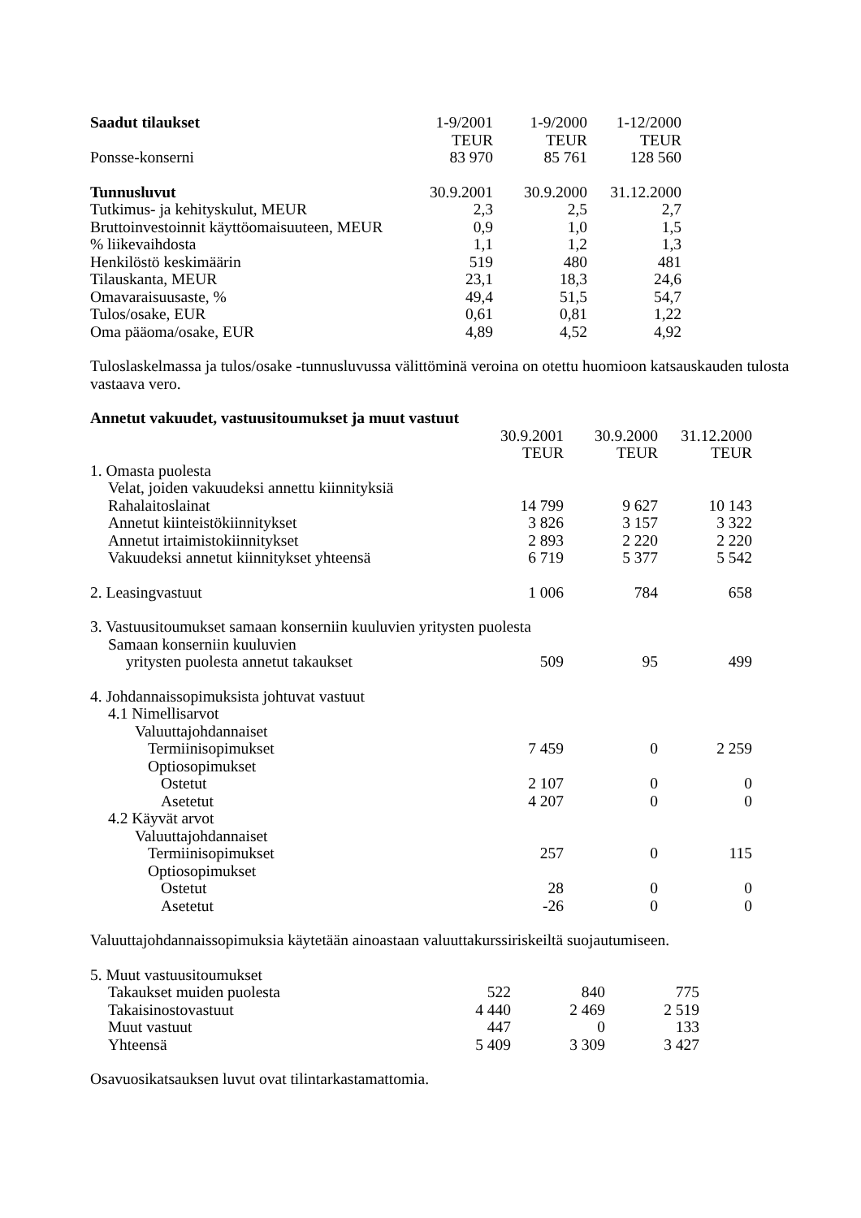| Saadut tilaukset | 1-9/2001 | 1-9/2000 | 1-12/2000 |
| --- | --- | --- | --- |
| | TEUR | TEUR | TEUR |
| Ponsse-konserni | 83 970 | 85 761 | 128 560 |
| Tunnusluvut | 30.9.2001 | 30.9.2000 | 31.12.2000 |
| Tutkimus- ja kehityskulut, MEUR | 2,3 | 2,5 | 2,7 |
| Bruttoinvestoinnit käyttöomaisuuteen, MEUR | 0,9 | 1,0 | 1,5 |
| % liikevaihdosta | 1,1 | 1,2 | 1,3 |
| Henkilöstö keskimäärin | 519 | 480 | 481 |
| Tilauskanta, MEUR | 23,1 | 18,3 | 24,6 |
| Omavaraisuusaste, % | 49,4 | 51,5 | 54,7 |
| Tulos/osake, EUR | 0,61 | 0,81 | 1,22 |
| Oma pääoma/osake, EUR | 4,89 | 4,52 | 4,92 |
Tuloslaskelmassa ja tulos/osake -tunnusluvussa välittöminä veroina on otettu huomioon katsauskauden tulosta vastaava vero.
Annetut vakuudet, vastuusitoumukset ja muut vastuut
| | 30.9.2001 | 30.9.2000 | 31.12.2000 |
| --- | --- | --- | --- |
| | TEUR | TEUR | TEUR |
| 1. Omasta puolesta | | | |
| Velat, joiden vakuudeksi annettu kiinnityksiä | | | |
| Rahalaitoslainat | 14 799 | 9 627 | 10 143 |
| Annetut kiinteistökiinnitykset | 3 826 | 3 157 | 3 322 |
| Annetut irtaimistokiinnitykset | 2 893 | 2 220 | 2 220 |
| Vakuudeksi annetut kiinnitykset yhteensä | 6 719 | 5 377 | 5 542 |
| 2. Leasingvastuut | 1 006 | 784 | 658 |
| 3. Vastuusitoumukset samaan konserniin kuuluvien yritysten puolesta | | | |
| Samaan konserniin kuuluvien | | | |
| yritysten puolesta annetut takaukset | 509 | 95 | 499 |
| 4. Johdannaissopimuksista johtuvat vastuut | | | |
| 4.1 Nimellisarvot | | | |
| Valuuttajohdannaiset | | | |
| Termiinisopimukset | 7 459 | 0 | 2 259 |
| Optiosopimukset | | | |
| Ostetut | 2 107 | 0 | 0 |
| Asetetut | 4 207 | 0 | 0 |
| 4.2 Käyvät arvot | | | |
| Valuuttajohdannaiset | | | |
| Termiinisopimukset | 257 | 0 | 115 |
| Optiosopimukset | | | |
| Ostetut | 28 | 0 | 0 |
| Asetetut | -26 | 0 | 0 |
Valuuttajohdannaissopimuksia käytetään ainoastaan valuuttakurssiriskeiltä suojautumiseen.
| 5. Muut vastuusitoumukset | | | |
| Takaukset muiden puolesta | 522 | 840 | 775 |
| Takaisinostovastuut | 4 440 | 2 469 | 2 519 |
| Muut vastuut | 447 | 0 | 133 |
| Yhteensä | 5 409 | 3 309 | 3 427 |
Osavuosikatsauksen luvut ovat tilintarkastamattomia.